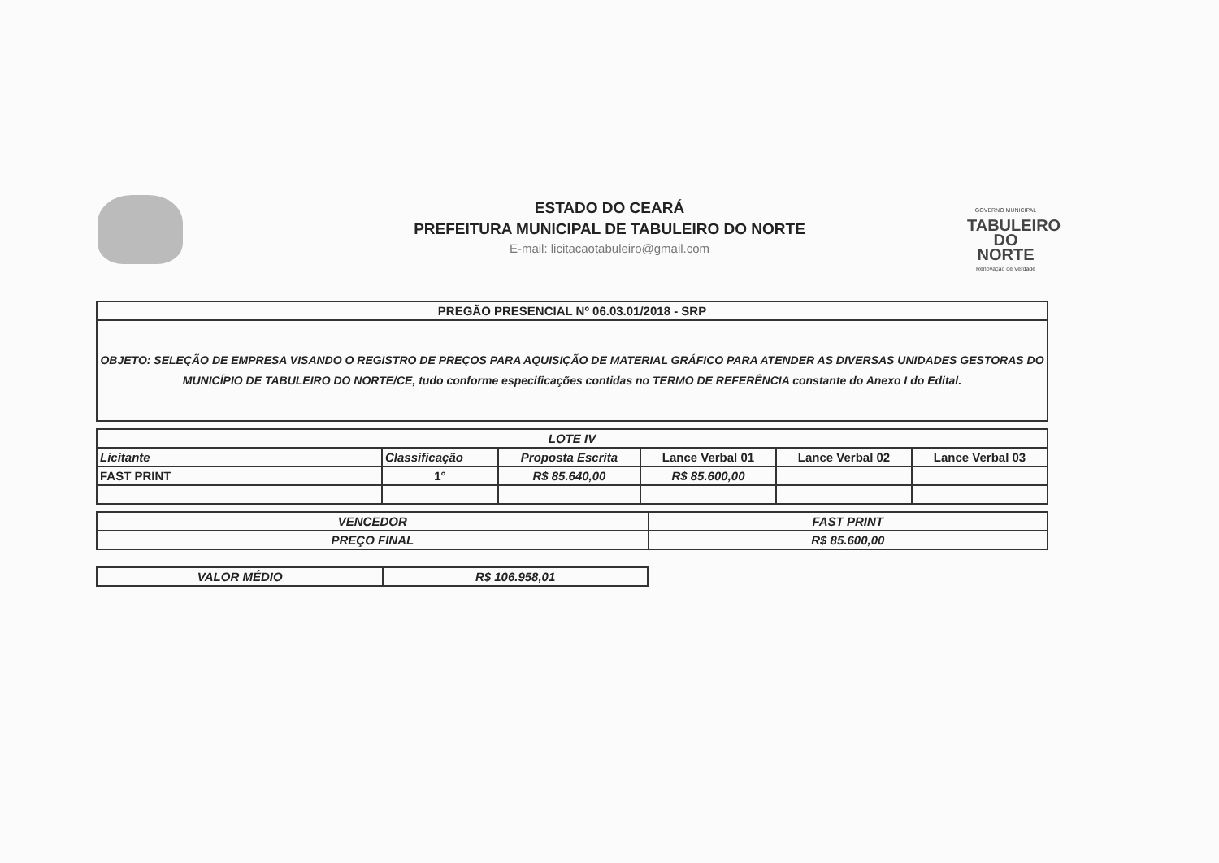ESTADO DO CEARÁ
PREFEITURA MUNICIPAL DE TABULEIRO DO NORTE
E-mail: licitacaotabuleiro@gmail.com
GOVERNO MUNICIPAL
TABULEIRO
DO NORTE
Renovação de Verdade
| PREGÃO PRESENCIAL Nº 06.03.01/2018 - SRP |
| OBJETO: SELEÇÃO DE EMPRESA VISANDO O REGISTRO DE PREÇOS PARA AQUISIÇÃO DE MATERIAL GRÁFICO PARA ATENDER AS DIVERSAS UNIDADES GESTORAS DO MUNICÍPIO DE TABULEIRO DO NORTE/CE, tudo conforme especificações contidas no TERMO DE REFERÊNCIA constante do Anexo I do Edital. |
| LOTE IV | | | | | |
| --- | --- | --- | --- | --- | --- |
| Licitante | Classificação | Proposta Escrita | Lance Verbal 01 | Lance Verbal 02 | Lance Verbal 03 |
| FAST PRINT | 1° | R$ 85.640,00 | R$ 85.600,00 | | |
| VENCEDOR | FAST PRINT |
| PREÇO FINAL | R$ 85.600,00 |
| VALOR MÉDIO | R$ 106.958,01 |